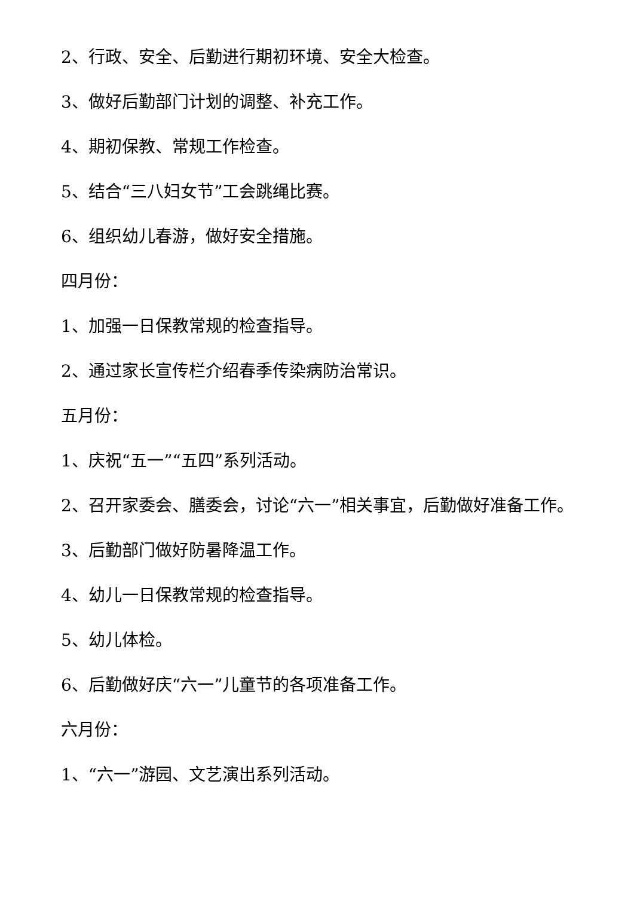2、行政、安全、后勤进行期初环境、安全大检查。
3、做好后勤部门计划的调整、补充工作。
4、期初保教、常规工作检查。
5、结合“三八妇女节”工会跳绳比赛。
6、组织幼儿春游，做好安全措施。
四月份：
1、加强一日保教常规的检查指导。
2、通过家长宣传栏介绍春季传染病防治常识。
五月份：
1、庆祝“五一”“五四”系列活动。
2、召开家委会、膳委会，讨论“六一”相关事宜，后勤做好准备工作。
3、后勤部门做好防暑降温工作。
4、幼儿一日保教常规的检查指导。
5、幼儿体检。
6、后勤做好庆“六一”儿童节的各项准备工作。
六月份：
1、“六一”游园、文艺演出系列活动。